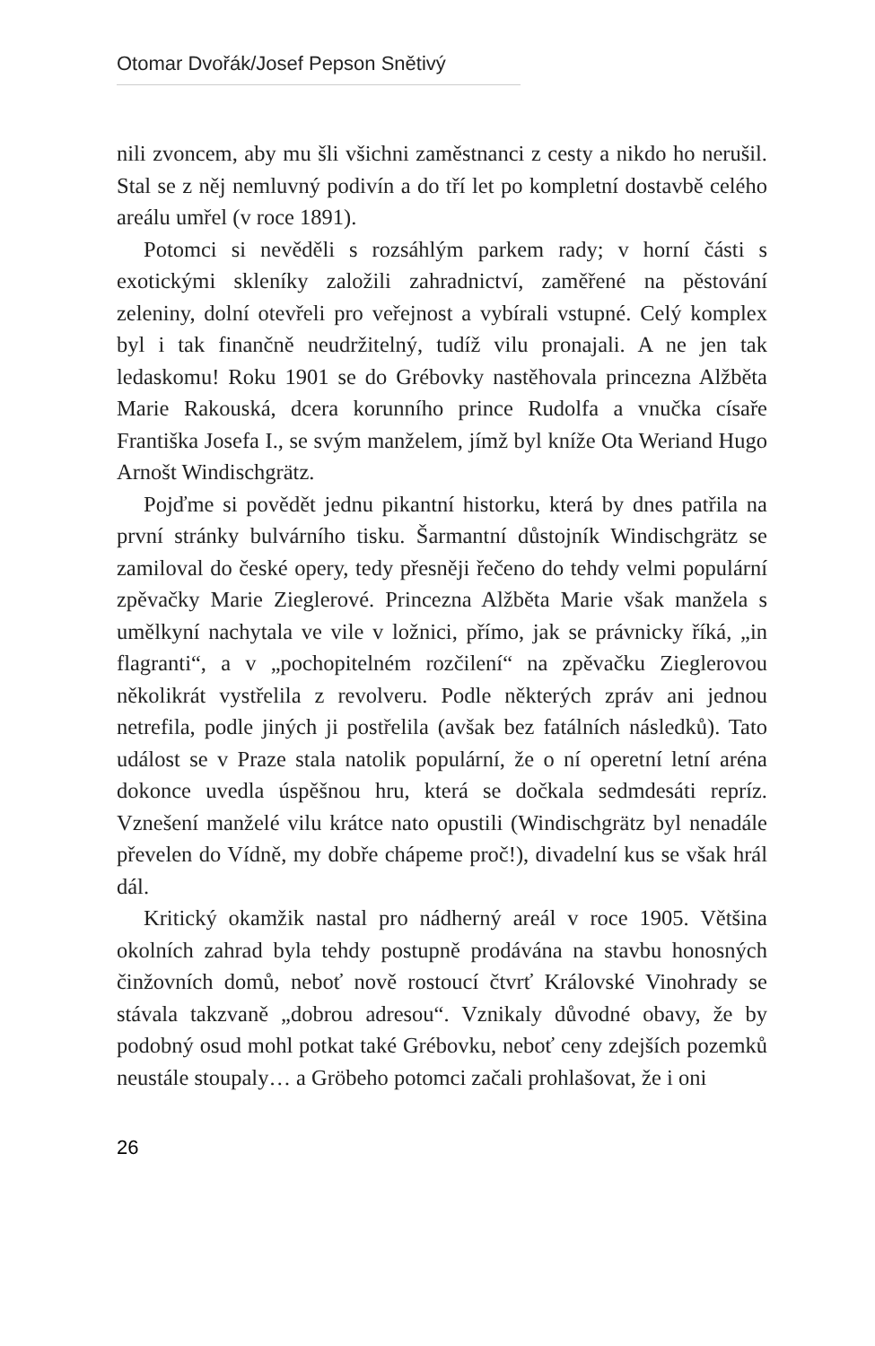Otomar Dvořák/Josef Pepson Snětivý
nili zvoncem, aby mu šli všichni zaměstnanci z cesty a nikdo ho nerušil. Stal se z něj nemluvný podivín a do tří let po kompletní dostavbě celého areálu umřel (v roce 1891).
Potomci si nevěděli s rozsáhlým parkem rady; v horní části s exotickými skleníky založili zahradnictví, zaměřené na pěstování zeleniny, dolní otevřeli pro veřejnost a vybírali vstupné. Celý komplex byl i tak finančně neudržitelný, tudíž vilu pronajali. A ne jen tak ledaskomu! Roku 1901 se do Grébovky nastěhovala princezna Alžběta Marie Rakouská, dcera korunního prince Rudolfa a vnučka císaře Františka Josefa I., se svým manželem, jímž byl kníže Ota Weriand Hugo Arnošt Windischgrätz.
Pojďme si povědět jednu pikantní historku, která by dnes patřila na první stránky bulvárního tisku. Šarmantní důstojník Windischgrätz se zamiloval do české opery, tedy přesněji řečeno do tehdy velmi populární zpěvačky Marie Zieglerové. Princezna Alžběta Marie však manžela s umělkyní nachytala ve vile v ložnici, přímo, jak se právnicky říká, „in flagranti“, a v „pochopitelném rozčilení“ na zpěvačku Zieglerovou několikrát vystřelila z revolveru. Podle některých zpráv ani jednou netrefila, podle jiných ji postřelila (avšak bez fatálních následků). Tato událost se v Praze stala natolik populární, že o ní operetní letní aréna dokonce uvedla úspěšnou hru, která se dočkala sedmdesáti repríz. Vznešení manželé vilu krátce nato opustili (Windischgrätz byl nenadále převelen do Vídně, my dobře chápeme proč!), divadelní kus se však hrál dál.
Kritický okamžik nastal pro nádherný areál v roce 1905. Většina okolních zahrad byla tehdy postupně prodávána na stavbu honosných činžovních domů, neboť nově rostoucí čtvrť Královské Vinohrady se stávala takzvaně „dobrou adresou“. Vznikaly důvodné obavy, že by podobný osud mohl potkat také Grébovku, neboť ceny zdejších pozemků neustále stoupaly… a Gröbeho potomci začali prohlašovat, že i oni
26